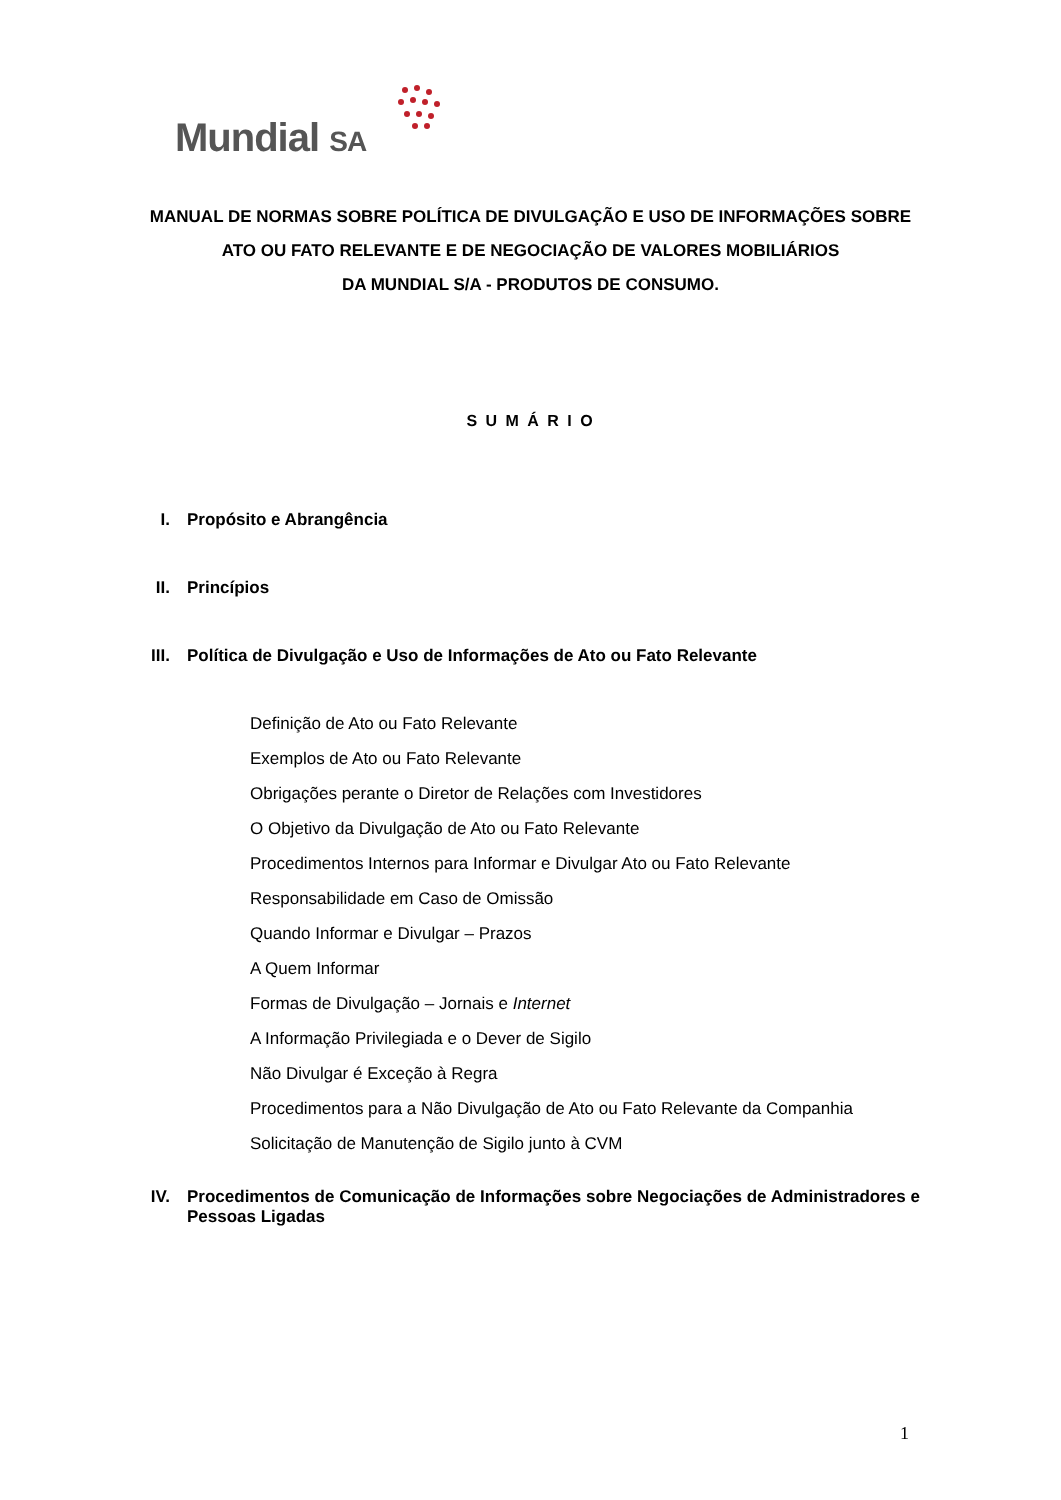Mundial SA
MANUAL DE NORMAS SOBRE POLÍTICA DE DIVULGAÇÃO E USO DE INFORMAÇÕES SOBRE
ATO OU FATO RELEVANTE E DE NEGOCIAÇÃO DE VALORES MOBILIÁRIOS
DA MUNDIAL S/A - PRODUTOS DE CONSUMO.
S U M Á R I O
I. Propósito e Abrangência
II. Princípios
III. Política de Divulgação e Uso de Informações de Ato ou Fato Relevante
Definição de Ato ou Fato Relevante
Exemplos de Ato ou Fato Relevante
Obrigações perante o Diretor de Relações com Investidores
O Objetivo da Divulgação de Ato ou Fato Relevante
Procedimentos Internos para Informar e Divulgar Ato ou Fato Relevante
Responsabilidade em Caso de Omissão
Quando Informar e Divulgar – Prazos
A Quem Informar
Formas de Divulgação – Jornais e Internet
A Informação Privilegiada e o Dever de Sigilo
Não Divulgar é Exceção à Regra
Procedimentos para a Não Divulgação de Ato ou Fato Relevante da Companhia
Solicitação de Manutenção de Sigilo junto à CVM
IV. Procedimentos de Comunicação de Informações sobre Negociações de Administradores e Pessoas Ligadas
1